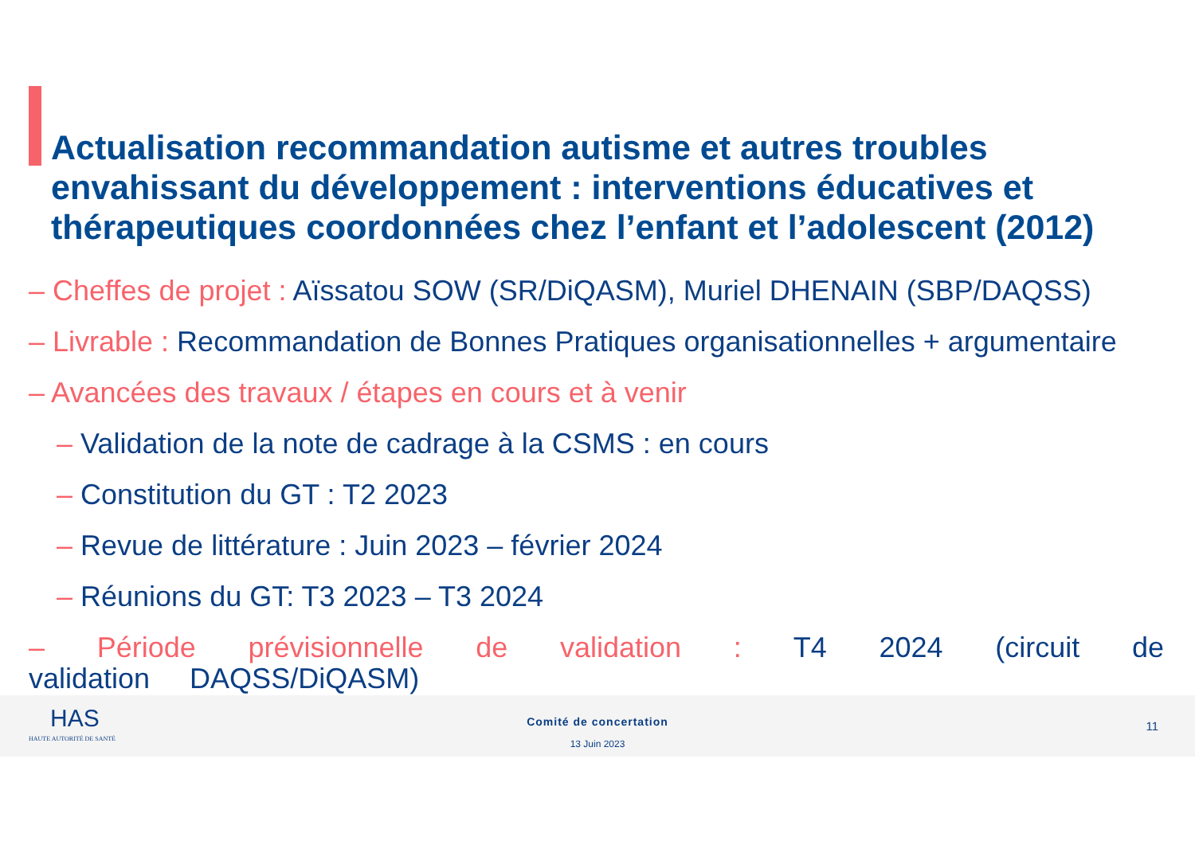Actualisation recommandation autisme et autres troubles envahissant du développement : interventions éducatives et thérapeutiques coordonnées chez l’enfant et l’adolescent (2012)
HAS
HAUTE AUTORITÉ DE SANTÉ
Comité de concertation
13 Juin 2023
11
– Cheffes de projet : Aïssatou SOW (SR/DiQASM), Muriel DHENAIN (SBP/DAQSS)
– Livrable : Recommandation de Bonnes Pratiques organisationnelles + argumentaire
– Avancées des travaux / étapes en cours et à venir
– Validation de la note de cadrage à la CSMS : en cours
– Constitution du GT : T2 2023
– Revue de littérature : Juin 2023 – février 2024
– Réunions du GT: T3 2023 – T3 2024
– Période prévisionnelle de validation : T4 2024 (circuit de validation DAQSS/DiQASM)